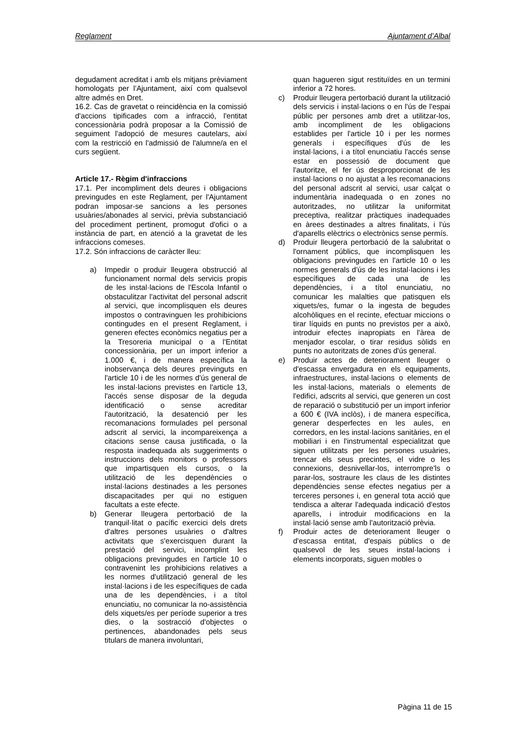Reglament Ajuntament d’Albal
degudament acreditat i amb els mitjans prèviament homologats per l'Ajuntament, així com qualsevol altre admés en Dret.
16.2. Cas de gravetat o reincidència en la comissió d'accions tipificades com a infracció, l'entitat concessionària podrà proposar a la Comissió de seguiment l'adopció de mesures cautelars, així com la restricció en l'admissió de l'alumne/a en el curs següent.
Article 17.- Règim d'infraccions
17.1. Per incompliment dels deures i obligacions previngudes en este Reglament, per l'Ajuntament podran imposar-se sancions a les persones usuàries/abonades al servici, prèvia substanciació del procediment pertinent, promogut d'ofici o a instància de part, en atenció a la gravetat de les infraccions comeses.
17.2. Són infraccions de caràcter lleu:
a) Impedir o produir lleugera obstrucció al funcionament normal dels servicis propis de les instal·lacions de l'Escola Infantil o obstaculitzar l'activitat del personal adscrit al servici, que incomplisquen els deures impostos o contravinguen les prohibicions contingudes en el present Reglament, i generen efectes econòmics negatius per a la Tresoreria municipal o a l'Entitat concessionària, per un import inferior a 1.000 €, i de manera específica la inobservança dels deures previnguts en l'article 10 i de les normes d'ús general de les instal·lacions previstes en l'article 13, l'accés sense disposar de la deguda identificació o sense acreditar l'autorització, la desatenció per les recomanacions formulades pel personal adscrit al servici, la incompareixença a citacions sense causa justificada, o la resposta inadequada als suggeriments o instruccions dels monitors o professors que impartisquen els cursos, o la utilització de les dependències o instal·lacions destinades a les persones discapacitades per qui no estiguen facultats a este efecte.
b) Generar lleugera pertorbació de la tranquil·litat o pacífic exercici dels drets d'altres persones usuàries o d'altres activitats que s'exercisquen durant la prestació del servici, incomplint les obligacions previngudes en l'article 10 o contravenint les prohibicions relatives a les normes d'utilització general de les instal·lacions i de les específiques de cada una de les dependències, i a títol enunciatiu, no comunicar la no-assistència dels xiquets/es per període superior a tres dies, o la sostracció d'objectes o pertinences, abandonades pels seus titulars de manera involuntari,
quan hagueren sigut restituïdes en un termini inferior a 72 hores.
c) Produir lleugera pertorbació durant la utilització dels servicis i instal·lacions o en l'ús de l'espai públic per persones amb dret a utilitzar-los, amb incompliment de les obligacions establides per l'article 10 i per les normes generals i específiques d'ús de les instal·lacions, i a títol enunciatiu l'accés sense estar en possessió de document que l'autoritze, el fer ús desproporcionat de les instal·lacions o no ajustat a les recomanacions del personal adscrit al servici, usar calçat o indumentària inadequada o en zones no autoritzades, no utilitzar la uniformitat preceptiva, realitzar pràctiques inadequades en àrees destinades a altres finalitats, i l'ús d'aparells elèctrics o electrònics sense permís.
d) Produir lleugera pertorbació de la salubritat o l'ornament públics, que incomplisquen les obligacions previngudes en l'article 10 o les normes generals d'ús de les instal·lacions i les específiques de cada una de les dependències, i a títol enunciatiu, no comunicar les malalties que patisquen els xiquets/es, fumar o la ingesta de begudes alcohòliques en el recinte, efectuar miccions o tirar líquids en punts no previstos per a això, introduir efectes inapropiats en l'àrea de menjador escolar, o tirar residus sòlids en punts no autoritzats de zones d'ús general.
e) Produir actes de deteriorament lleuger o d'escassa envergadura en els equipaments, infraestructures, instal·lacions o elements de les instal·lacions, materials o elements de l'edifici, adscrits al servici, que generen un cost de reparació o substitució per un import inferior a 600 € (IVA inclòs), i de manera específica, generar desperfectes en les aules, en corredors, en les instal·lacions sanitàries, en el mobiliari i en l'instrumental especialitzat que siguen utilitzats per les persones usuàries, trencar els seus precintes, el vidre o les connexions, desnivellar-los, interrompre'ls o parar-los, sostraure les claus de les distintes dependències sense efectes negatius per a terceres persones i, en general tota acció que tendisca a alterar l'adequada indicació d'estos aparells, i introduir modificacions en la instal·lació sense amb l'autorització prèvia.
f) Produir actes de deteriorament lleuger o d'escassa entitat, d'espais públics o de qualsevol de les seues instal·lacions i elements incorporats, siguen mobles o
Pàgina 11 de 15